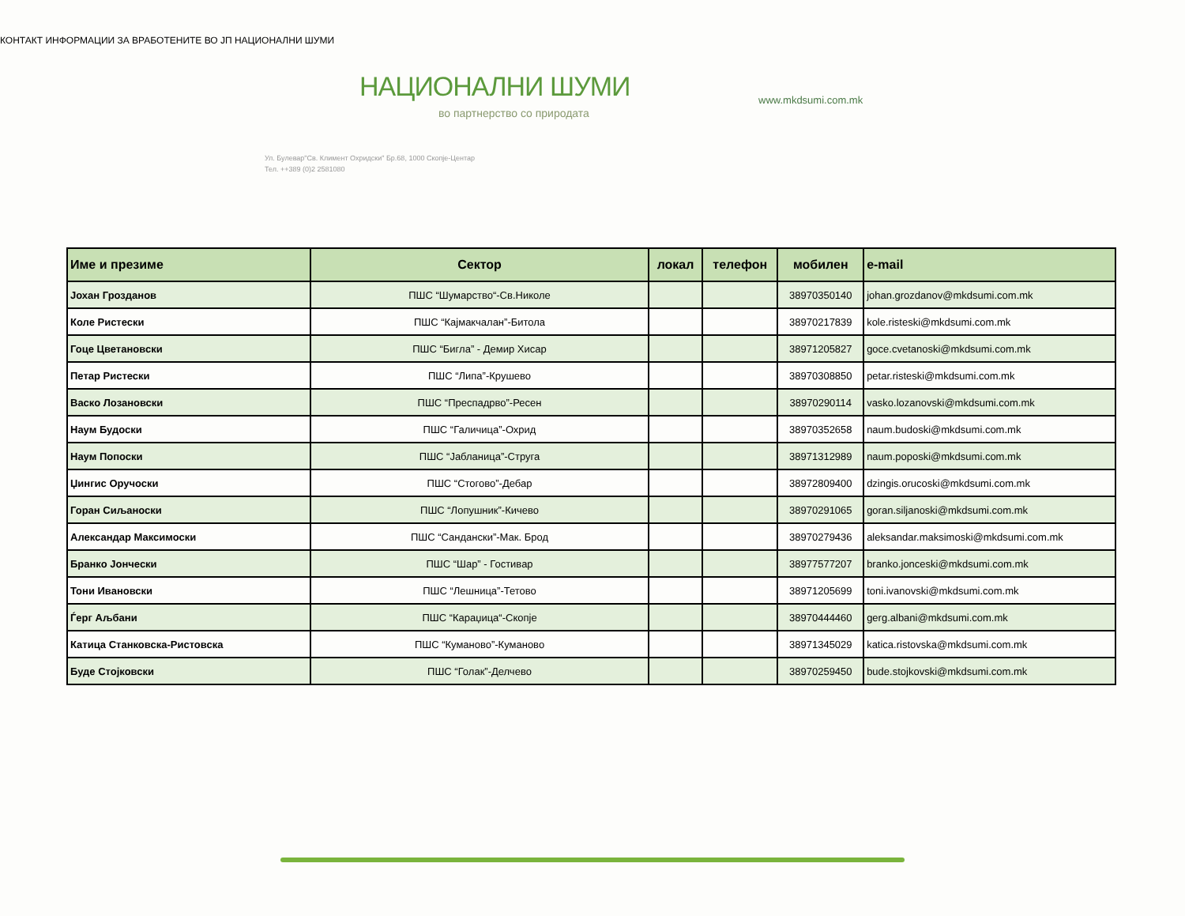КОНТАКТ ИНФОРМАЦИИ ЗА ВРАБОТЕНИТЕ ВО ЈП НАЦИОНАЛНИ ШУМИ
НАЦИОНАЛНИ ШУМИ
во партнерство со природата
Ул. Булевар"Св. Климент Охридски" Бр.68, 1000 Скопје-Центар
Тел. ++389 (0)2 2581080
www.mkdsumi.com.mk
| Име и презиме | Сектор | локал | телефон | мобилен | e-mail |
| --- | --- | --- | --- | --- | --- |
| Јохан Грозданов | ПШС “Шумарство“-Св.Николе | | | 38970350140 | johan.grozdanov@mkdsumi.com.mk |
| Коле Ристески | ПШС “Кајмакчалан”-Битола | | | 38970217839 | kole.risteski@mkdsumi.com.mk |
| Гоце Цветановски | ПШС “Бигла” - Демир Хисар | | | 38971205827 | goce.cvetanoski@mkdsumi.com.mk |
| Петар Ристески | ПШС “Липа”-Крушево | | | 38970308850 | petar.risteski@mkdsumi.com.mk |
| Васко Лозановски | ПШС “Преспадрво”-Ресен | | | 38970290114 | vasko.lozanovski@mkdsumi.com.mk |
| Наум Будоски | ПШС “Галичица”-Охрид | | | 38970352658 | naum.budoski@mkdsumi.com.mk |
| Наум Попоски | ПШС “Јабланица”-Струга | | | 38971312989 | naum.poposki@mkdsumi.com.mk |
| Џингис Оручоски | ПШС “Стогово”-Дебар | | | 38972809400 | dzingis.orucoski@mkdsumi.com.mk |
| Горан Сиљаноски | ПШС “Лопушник”-Кичево | | | 38970291065 | goran.siljanoski@mkdsumi.com.mk |
| Александар Максимоски | ПШС “Сандански”-Мак. Брод | | | 38970279436 | aleksandar.maksimoski@mkdsumi.com.mk |
| Бранко Јончески | ПШС “Шар” - Гостивар | | | 38977577207 | branko.jonceski@mkdsumi.com.mk |
| Тони Ивановски | ПШС “Лешница”-Тетово | | | 38971205699 | toni.ivanovski@mkdsumi.com.mk |
| Ѓерг Аљбани | ПШС “Караџица“-Скопје | | | 38970444460 | gerg.albani@mkdsumi.com.mk |
| Катица Станковска-Ристовска | ПШС “Куманово”-Куманово | | | 38971345029 | katica.ristovska@mkdsumi.com.mk |
| Буде Стојковски | ПШС “Голак”-Делчево | | | 38970259450 | bude.stojkovski@mkdsumi.com.mk |